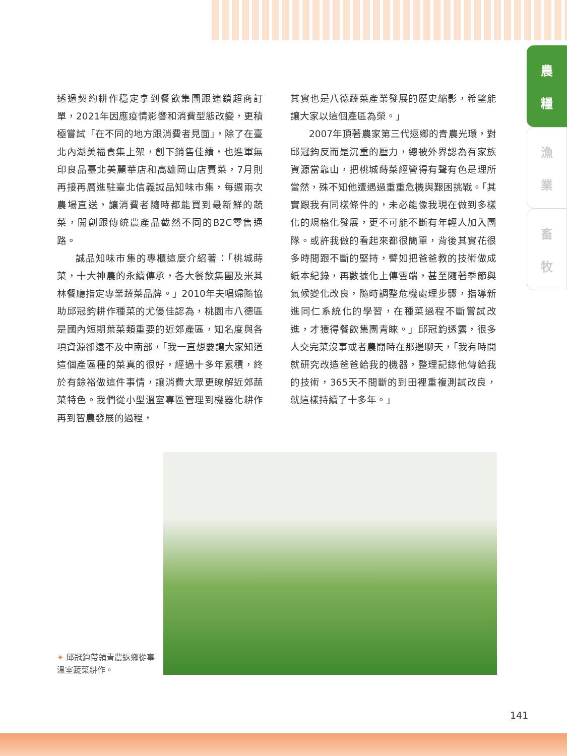農
糧
漁
業
畜
牧
透過契約耕作穩定拿到餐飲集團跟連鎖超商訂單，2021年因應疫情影響和消費型態改變，更積極嘗試「在不同的地方跟消費者見面」，除了在臺北內湖美福食集上架，創下銷售佳績，也進軍無印良品臺北美麗華店和高雄岡山店賣菜，7月則再接再厲進駐臺北信義誠品知味市集，每週兩次農場直送，讓消費者隨時都能買到最新鮮的蔬菜，開創跟傳統農產品截然不同的B2C零售通路。
誠品知味市集的專櫃這麼介紹著：「桃城蒔菜，十大神農的永續傳承，各大餐飲集團及米其林餐廳指定專業蔬菜品牌。」2010年夫唱婦隨協助邱冠鈞耕作種菜的尤優佳認為，桃園市八德區是國內短期葉菜類重要的近郊產區，知名度與各項資源卻遠不及中南部，「我一直想要讓大家知道這個產區種的菜真的很好，經過十多年累積，終於有餘裕做這件事情，讓消費大眾更瞭解近郊蔬菜特色。我們從小型溫室專區管理到機器化耕作再到智農發展的過程，
其實也是八德蔬菜產業發展的歷史縮影，希望能讓大家以這個產區為榮。」
2007年頂著農家第三代返鄉的青農光環，對邱冠鈞反而是沉重的壓力，總被外界認為有家族資源當靠山，把桃城蒔菜經營得有聲有色是理所當然，殊不知他遭遇過重重危機與艱困挑戰。「其實跟我有同樣條件的，未必能像我現在做到多樣化的規格化發展，更不可能不斷有年輕人加入團隊。或許我做的看起來都很簡單，背後其實花很多時間跟不斷的堅持，譬如把爸爸教的技術做成紙本紀錄，再數據化上傳雲端，甚至隨著季節與氣候變化改良，隨時調整危機處理步驟，指導新進同仁系統化的學習，在種菜過程不斷嘗試改進，才獲得餐飲集團青睞。」邱冠鈞透露，很多人交完菜沒事或者農閒時在那邊聊天，「我有時間就研究改造爸爸給我的機器，整理記錄他傳給我的技術，365天不間斷的到田裡重複測試改良，就這樣持續了十多年。」
✦ 邱冠鈞帶領青農返鄉從事溫室蔬菜耕作。
141